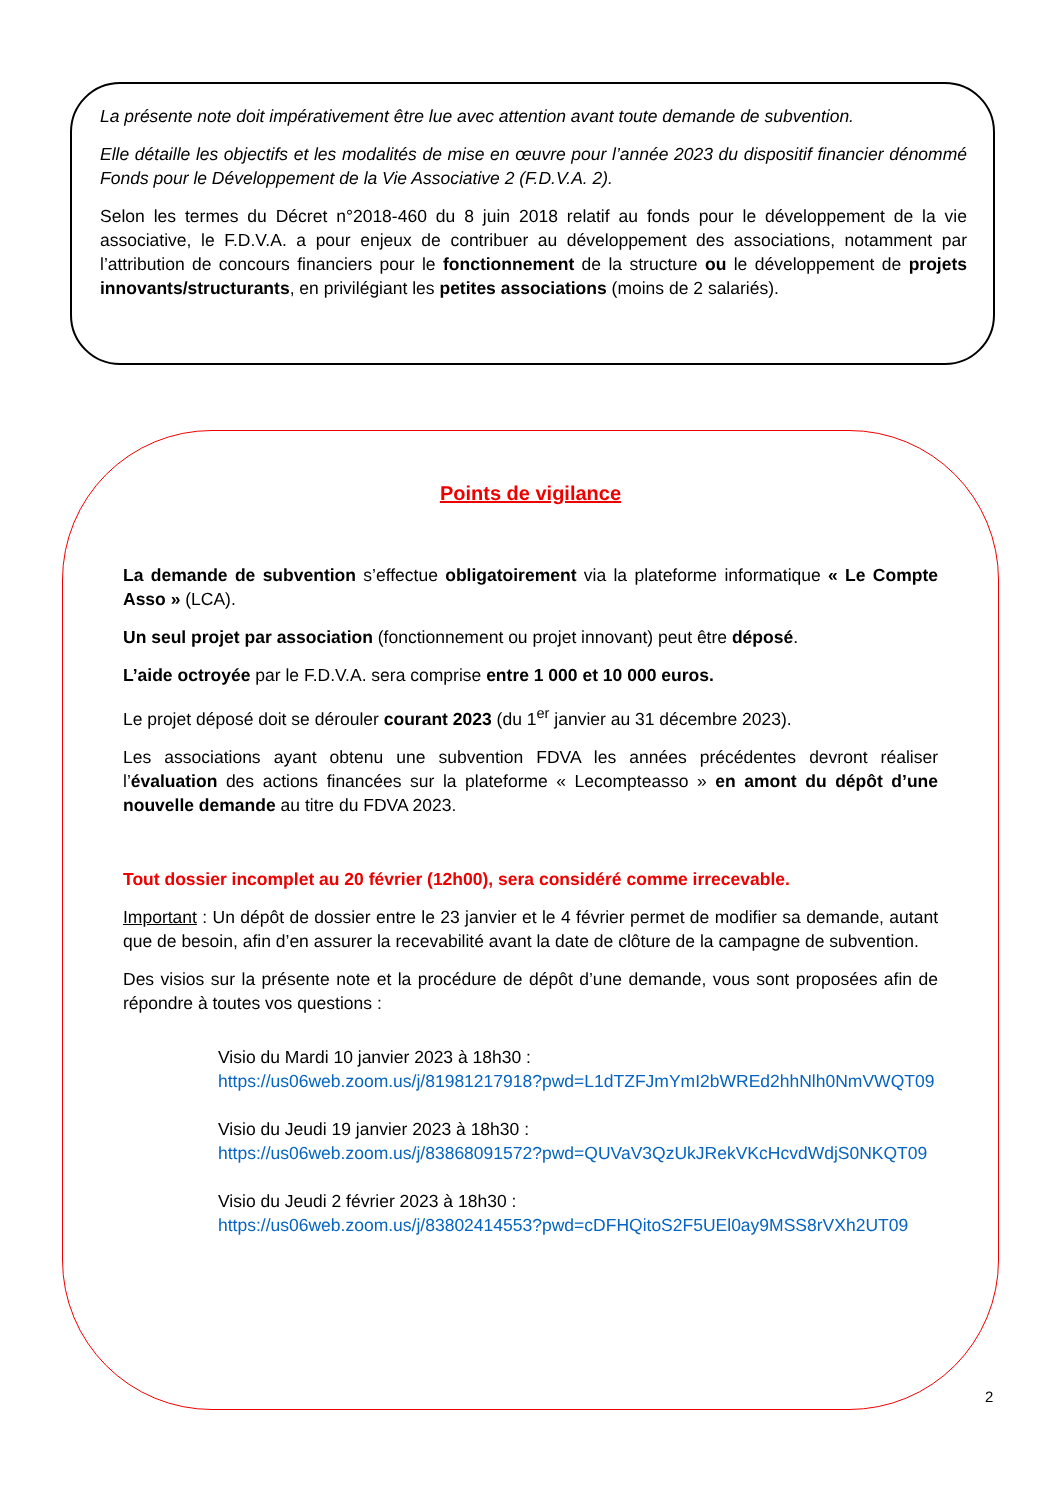La présente note doit impérativement être lue avec attention avant toute demande de subvention.
Elle détaille les objectifs et les modalités de mise en œuvre pour l’année 2023 du dispositif financier dénommé Fonds pour le Développement de la Vie Associative 2 (F.D.V.A. 2).
Selon les termes du Décret n°2018-460 du 8 juin 2018 relatif au fonds pour le développement de la vie associative, le F.D.V.A. a pour enjeux de contribuer au développement des associations, notamment par l’attribution de concours financiers pour le fonctionnement de la structure ou le développement de projets innovants/structurants, en privilégiant les petites associations (moins de 2 salariés).
Points de vigilance
La demande de subvention s’effectue obligatoirement via la plateforme informatique « Le Compte Asso » (LCA).
Un seul projet par association (fonctionnement ou projet innovant) peut être déposé.
L’aide octroyée par le F.D.V.A. sera comprise entre 1 000 et 10 000 euros.
Le projet déposé doit se dérouler courant 2023 (du 1<sup>er</sup> janvier au 31 décembre 2023).
Les associations ayant obtenu une subvention FDVA les années précédentes devront réaliser l’évaluation des actions financées sur la plateforme « Lecompteasso » en amont du dépôt d’une nouvelle demande au titre du FDVA 2023.
Tout dossier incomplet au 20 février (12h00), sera considéré comme irrecevable.
Important : Un dépôt de dossier entre le 23 janvier et le 4 février permet de modifier sa demande, autant que de besoin, afin d’en assurer la recevabilité avant la date de clôture de la campagne de subvention.
Des visios sur la présente note et la procédure de dépôt d’une demande, vous sont proposées afin de répondre à toutes vos questions :
Visio du Mardi 10 janvier 2023 à 18h30 :
https://us06web.zoom.us/j/81981217918?pwd=L1dTZFJmYmI2bWREd2hhNlh0NmVWQT09
Visio du Jeudi 19 janvier 2023 à 18h30 :
https://us06web.zoom.us/j/83868091572?pwd=QUVaV3QzUkJRekVKcHcvdWdjS0NKQT09
Visio du Jeudi 2 février 2023 à 18h30 :
https://us06web.zoom.us/j/83802414553?pwd=cDFHQitoS2F5UEl0ay9MSS8rVXh2UT09
2